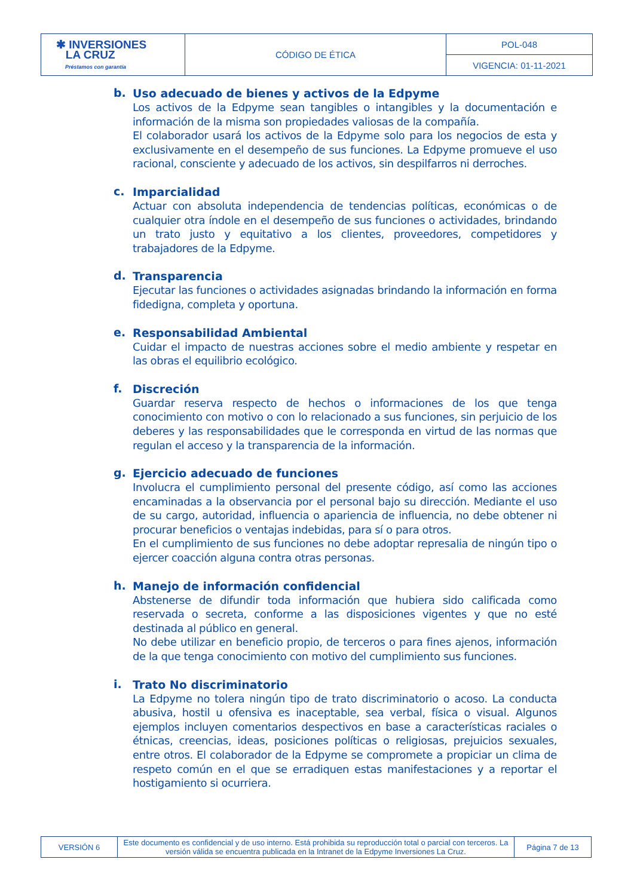| ✱ INVERSIONES LA CRUZ Préstamos con garantía | CÓDIGO DE ÉTICA | POL-048 |
| | | VIGENCIA: 01-11-2021 |
b.
Uso adecuado de bienes y activos de la Edpyme
Los activos de la Edpyme sean tangibles o intangibles y la documentación e información de la misma son propiedades valiosas de la compañía.
El colaborador usará los activos de la Edpyme solo para los negocios de esta y exclusivamente en el desempeño de sus funciones. La Edpyme promueve el uso racional, consciente y adecuado de los activos, sin despilfarros ni derroches.
c.
Imparcialidad
Actuar con absoluta independencia de tendencias políticas, económicas o de cualquier otra índole en el desempeño de sus funciones o actividades, brindando un trato justo y equitativo a los clientes, proveedores, competidores y trabajadores de la Edpyme.
d.
Transparencia
Ejecutar las funciones o actividades asignadas brindando la información en forma fidedigna, completa y oportuna.
e.
Responsabilidad Ambiental
Cuidar el impacto de nuestras acciones sobre el medio ambiente y respetar en las obras el equilibrio ecológico.
f.
Discreción
Guardar reserva respecto de hechos o informaciones de los que tenga conocimiento con motivo o con lo relacionado a sus funciones, sin perjuicio de los deberes y las responsabilidades que le corresponda en virtud de las normas que regulan el acceso y la transparencia de la información.
g.
Ejercicio adecuado de funciones
Involucra el cumplimiento personal del presente código, así como las acciones encaminadas a la observancia por el personal bajo su dirección. Mediante el uso de su cargo, autoridad, influencia o apariencia de influencia, no debe obtener ni procurar beneficios o ventajas indebidas, para sí o para otros.
En el cumplimiento de sus funciones no debe adoptar represalia de ningún tipo o ejercer coacción alguna contra otras personas.
h.
Manejo de información confidencial
Abstenerse de difundir toda información que hubiera sido calificada como reservada o secreta, conforme a las disposiciones vigentes y que no esté destinada al público en general.
No debe utilizar en beneficio propio, de terceros o para fines ajenos, información de la que tenga conocimiento con motivo del cumplimiento sus funciones.
i.
Trato No discriminatorio
La Edpyme no tolera ningún tipo de trato discriminatorio o acoso. La conducta abusiva, hostil u ofensiva es inaceptable, sea verbal, física o visual. Algunos ejemplos incluyen comentarios despectivos en base a características raciales o étnicas, creencias, ideas, posiciones políticas o religiosas, prejuicios sexuales, entre otros. El colaborador de la Edpyme se compromete a propiciar un clima de respeto común en el que se erradiquen estas manifestaciones y a reportar el hostigamiento si ocurriera.
| VERSIÓN 6 | Este documento es confidencial y de uso interno. Está prohibida su reproducción total o parcial con terceros. La versión válida se encuentra publicada en la Intranet de la Edpyme Inversiones La Cruz. | Página 7 de 13 |